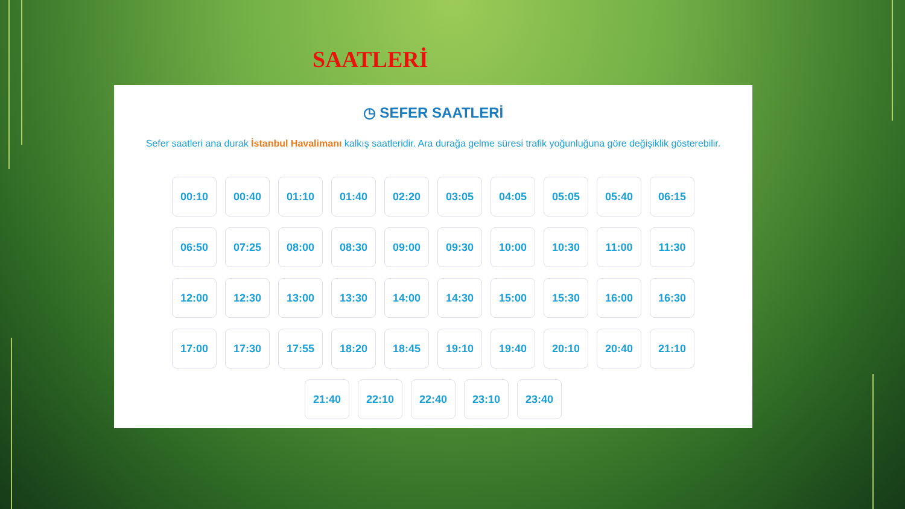SAATLERİ
◷ SEFER SAATLERİ
Sefer saatleri ana durak İstanbul Havalimanı kalkış saatleridir. Ara durağa gelme süresi trafik yoğunluğuna göre değişiklik gösterebilir.
00:10 00:40 01:10 01:40 02:20 03:05 04:05 05:05 05:40 06:15
06:50 07:25 08:00 08:30 09:00 09:30 10:00 10:30 11:00 11:30
12:00 12:30 13:00 13:30 14:00 14:30 15:00 15:30 16:00 16:30
17:00 17:30 17:55 18:20 18:45 19:10 19:40 20:10 20:40 21:10
21:40 22:10 22:40 23:10 23:40